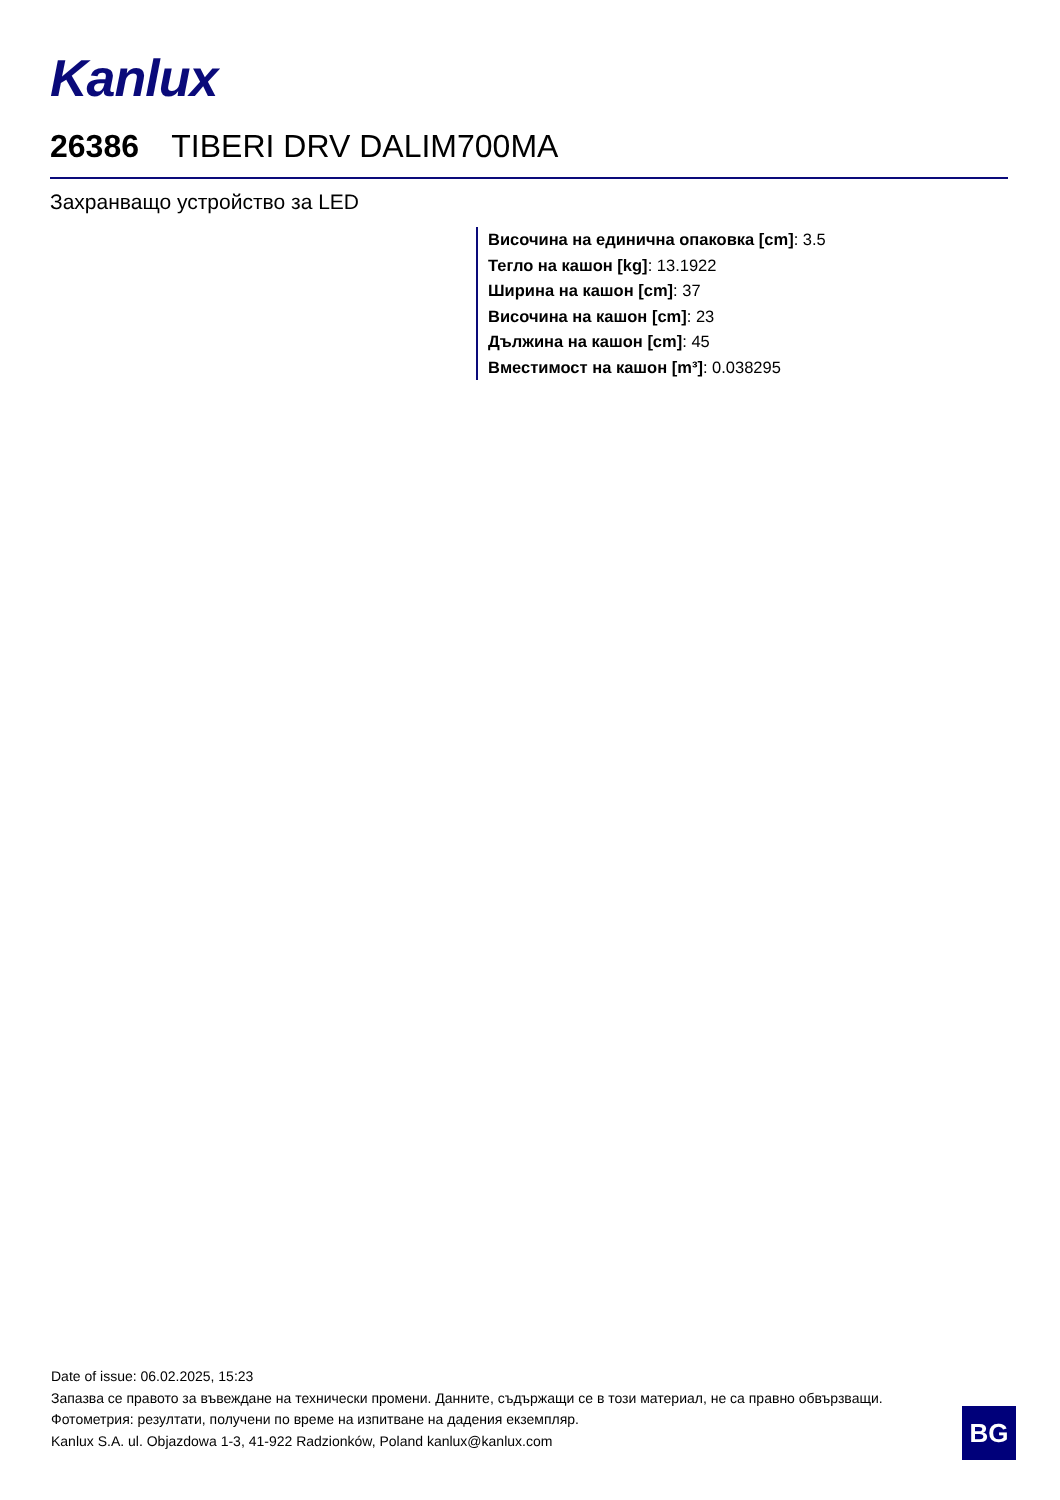Kanlux
26386 TIBERI DRV DALIM700MA
Захранващо устройство за LED
Височина на единична опаковка [cm]: 3.5
Тегло на кашон [kg]: 13.1922
Ширина на кашон [cm]: 37
Височина на кашон [cm]: 23
Дължина на кашон [cm]: 45
Вместимост на кашон [m³]: 0.038295
Date of issue: 06.02.2025, 15:23
Запазва се правото за въвеждане на технически промени. Данните, съдържащи се в този материал, не са правно обвързващи.
Фотометрия: резултати, получени по време на изпитване на дадения екземпляр.
Kanlux S.A. ul. Objazdowa 1-3, 41-922 Radzionków, Poland kanlux@kanlux.com
BG